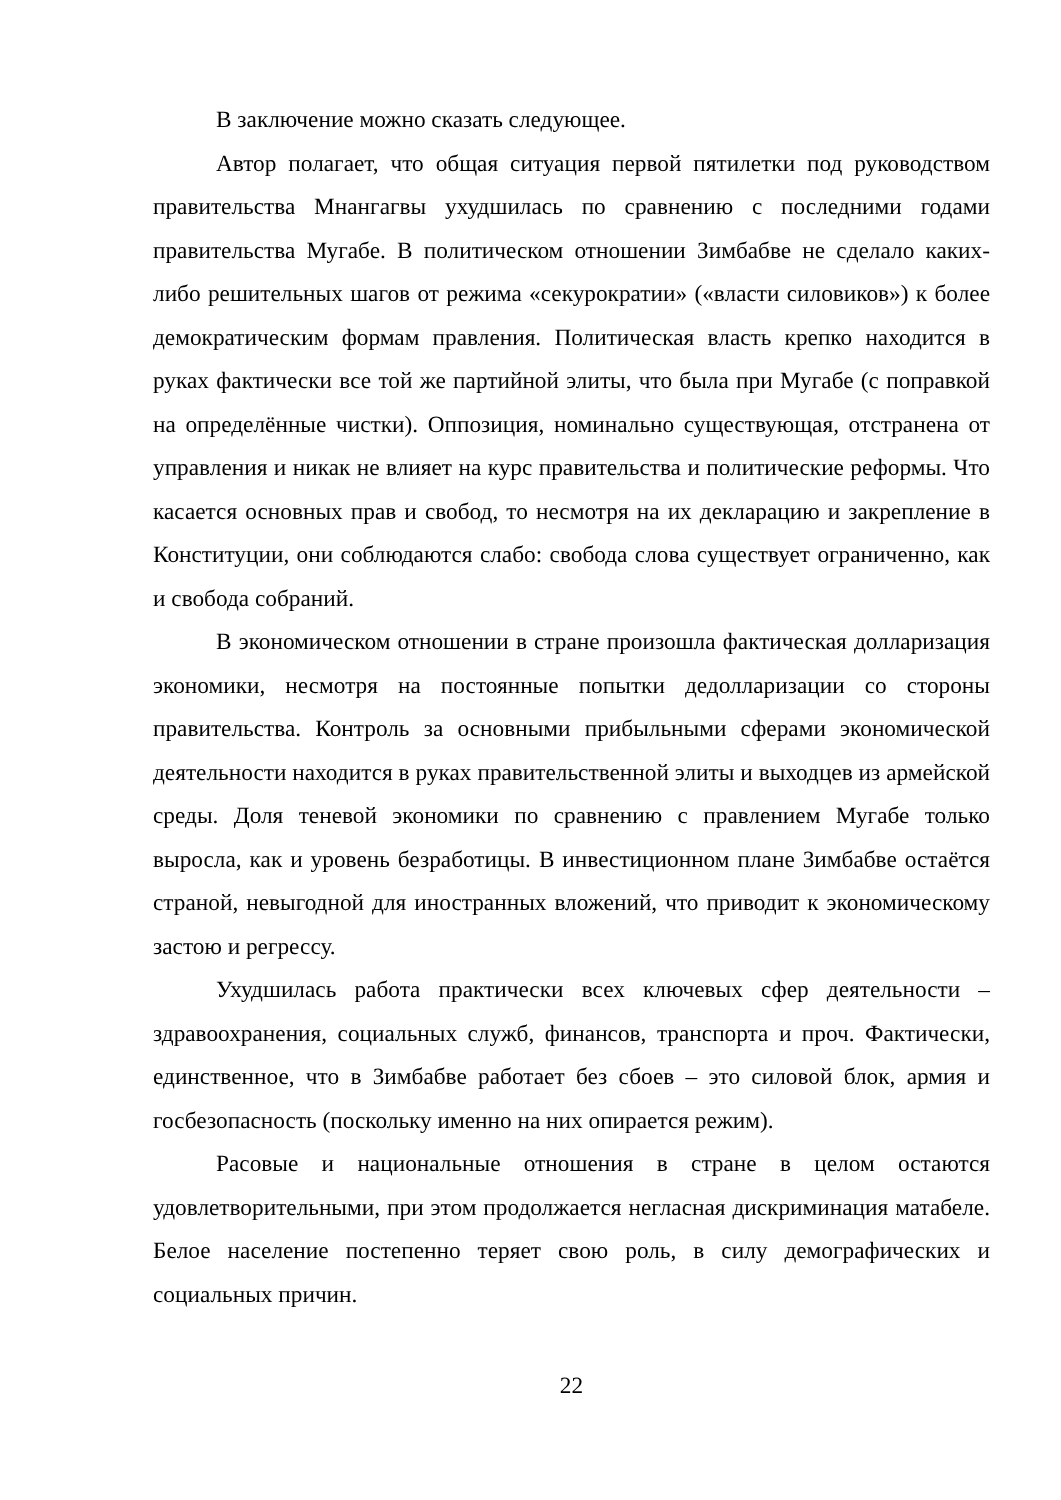В заключение можно сказать следующее.
Автор полагает, что общая ситуация первой пятилетки под руководством правительства Мнангагвы ухудшилась по сравнению с последними годами правительства Мугабе. В политическом отношении Зимбабве не сделало каких-либо решительных шагов от режима «секурократии» («власти силовиков») к более демократическим формам правления. Политическая власть крепко находится в руках фактически все той же партийной элиты, что была при Мугабе (с поправкой на определённые чистки). Оппозиция, номинально существующая, отстранена от управления и никак не влияет на курс правительства и политические реформы. Что касается основных прав и свобод, то несмотря на их декларацию и закрепление в Конституции, они соблюдаются слабо: свобода слова существует ограниченно, как и свобода собраний.
В экономическом отношении в стране произошла фактическая долларизация экономики, несмотря на постоянные попытки дедолларизации со стороны правительства. Контроль за основными прибыльными сферами экономической деятельности находится в руках правительственной элиты и выходцев из армейской среды. Доля теневой экономики по сравнению с правлением Мугабе только выросла, как и уровень безработицы. В инвестиционном плане Зимбабве остаётся страной, невыгодной для иностранных вложений, что приводит к экономическому застою и регрессу.
Ухудшилась работа практически всех ключевых сфер деятельности – здравоохранения, социальных служб, финансов, транспорта и проч. Фактически, единственное, что в Зимбабве работает без сбоев – это силовой блок, армия и госбезопасность (поскольку именно на них опирается режим).
Расовые и национальные отношения в стране в целом остаются удовлетворительными, при этом продолжается негласная дискриминация матабеле. Белое население постепенно теряет свою роль, в силу демографических и социальных причин.
22